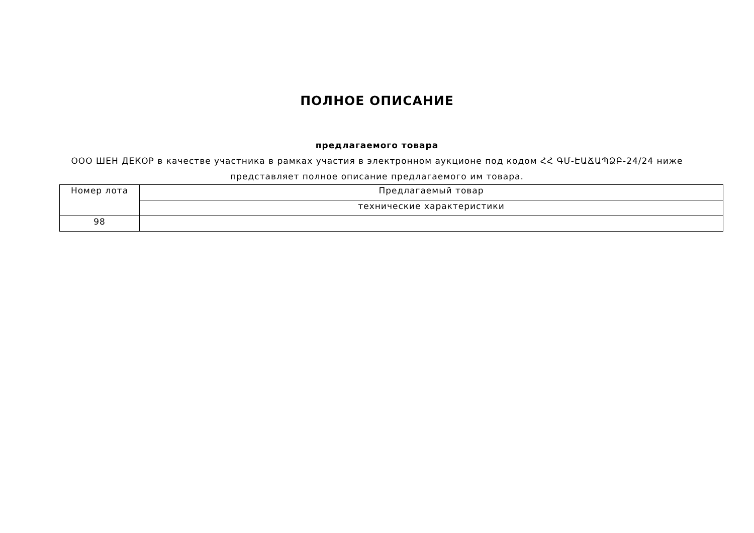ПОЛНОЕ ОПИСАНИЕ
предлагаемого товара
ООО ШЕН ДЕКОР в качестве участника в рамках участия в электронном аукционе под кодом ՀՀ ԳՄ-ԷԱՃԱՊՁԲ-24/24 ниже представляет полное описание предлагаемого им товара.
| Номер лота | Предлагаемый товар |
| | технические характеристики |
| 98 | |